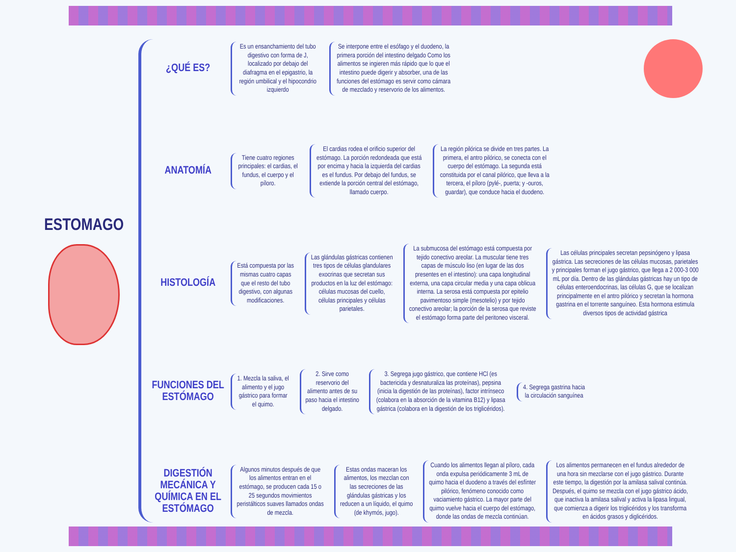ESTOMAGO
¿QUÉ ES?
Es un ensanchamiento del tubo digestivo con forma de J, localizado por debajo del diafragma en el epigastrio, la región umbilical y el hipocondrio izquierdo
Se interpone entre el esófago y el duodeno, la primera porción del intestino delgado Como los alimentos se ingieren más rápido que lo que el intestino puede digerir y absorber, una de las funciones del estómago es servir como cámara de mezclado y reservorio de los alimentos.
ANATOMÍA
Tiene cuatro regiones principales: el cardias, el fundus, el cuerpo y el píloro.
El cardias rodea el orificio superior del estómago. La porción redondeada que está por encima y hacia la izquierda del cardias es el fundus. Por debajo del fundus, se extiende la porción central del estómago, llamado cuerpo.
La región pilórica se divide en tres partes. La primera, el antro pilórico, se conecta con el cuerpo del estómago. La segunda está constituida por el canal pilórico, que lleva a la tercera, el píloro (pylé-, puerta; y -ouros, guardar), que conduce hacia el duodeno.
HISTOLOGÍA
Está compuesta por las mismas cuatro capas que el resto del tubo digestivo, con algunas modificaciones.
Las glándulas gástricas contienen tres tipos de células glandulares exocrinas que secretan sus productos en la luz del estómago: células mucosas del cuello, células principales y células parietales.
La submucosa del estómago está compuesta por tejido conectivo areolar. La muscular tiene tres capas de músculo liso (en lugar de las dos presentes en el intestino): una capa longitudinal externa, una capa circular media y una capa oblicua interna. La serosa está compuesta por epitelio pavimentoso simple (mesotelio) y por tejido conectivo areolar; la porción de la serosa que reviste el estómago forma parte del peritoneo visceral.
Las células principales secretan pepsinógeno y lipasa gástrica. Las secreciones de las células mucosas, parietales y principales forman el jugo gástrico, que llega a 2 000-3 000 mL por día. Dentro de las glándulas gástricas hay un tipo de células enteroendocrinas, las células G, que se localizan principalmente en el antro pilórico y secretan la hormona gastrina en el torrente sanguíneo. Esta hormona estimula diversos tipos de actividad gástrica
FUNCIONES DEL ESTÓMAGO
1. Mezcla la saliva, el alimento y el jugo gástrico para formar el quimo.
2. Sirve como reservorio del alimento antes de su paso hacia el intestino delgado.
3. Segrega jugo gástrico, que contiene HCl (es bactericida y desnaturaliza las proteínas), pepsina (inicia la digestión de las proteínas), factor intrínseco (colabora en la absorción de la vitamina B12) y lipasa gástrica (colabora en la digestión de los triglicéridos).
4. Segrega gastrina hacia la circulación sanguínea
DIGESTIÓN MECÁNICA Y QUÍMICA EN EL ESTÓMAGO
Algunos minutos después de que los alimentos entran en el estómago, se producen cada 15 o 25 segundos movimientos peristálticos suaves llamados ondas de mezcla.
Estas ondas maceran los alimentos, los mezclan con las secreciones de las glándulas gástricas y los reducen a un líquido, el quimo (de khymós, jugo).
Cuando los alimentos llegan al píloro, cada onda expulsa periódicamente 3 mL de quimo hacia el duodeno a través del esfínter pilórico, fenómeno conocido como vaciamiento gástrico. La mayor parte del quimo vuelve hacia el cuerpo del estómago, donde las ondas de mezcla continúan.
Los alimentos permanecen en el fundus alrededor de una hora sin mezclarse con el jugo gástrico. Durante este tiempo, la digestión por la amilasa salival continúa. Después, el quimo se mezcla con el jugo gástrico ácido, que inactiva la amilasa salival y activa la lipasa lingual, que comienza a digerir los triglicéridos y los transforma en ácidos grasos y diglicéridos.